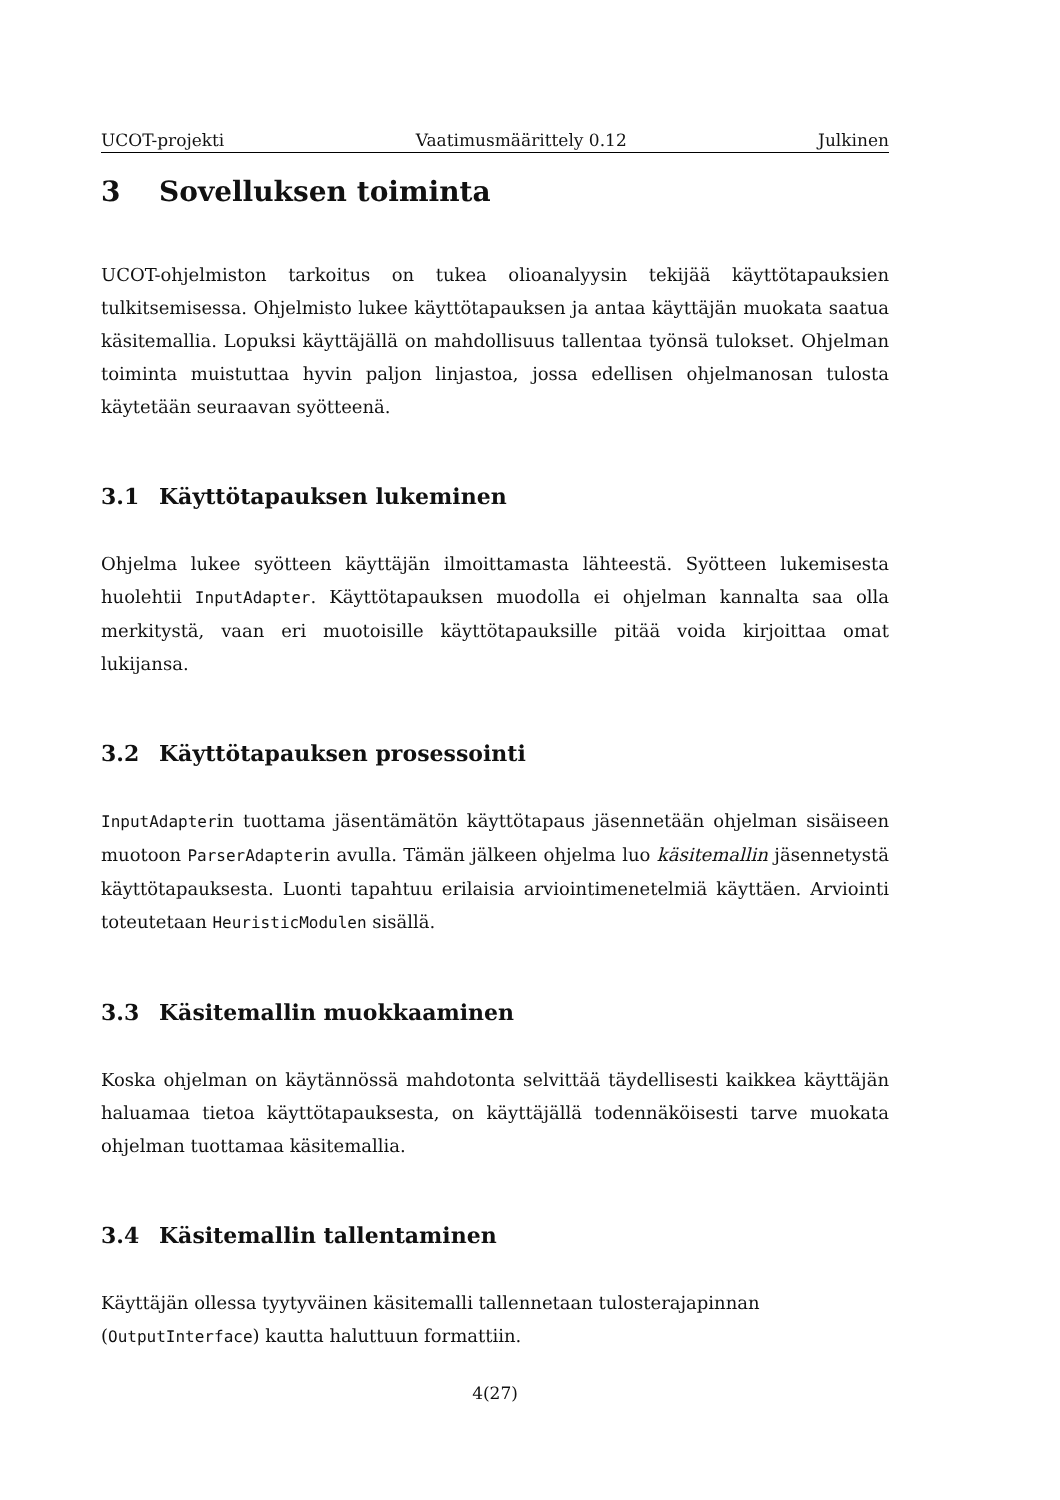UCOT-projekti Vaatimusmäärittely 0.12 Julkinen
3 Sovelluksen toiminta
UCOT-ohjelmiston tarkoitus on tukea olioanalyysin tekijää käyttötapauksien tulkitsemisessa. Ohjelmisto lukee käyttötapauksen ja antaa käyttäjän muokata saatua käsitemallia. Lopuksi käyttäjällä on mahdollisuus tallentaa työnsä tulokset. Ohjelman toiminta muistuttaa hyvin paljon linjastoa, jossa edellisen ohjelmanosan tulosta käytetään seuraavan syötteenä.
3.1 Käyttötapauksen lukeminen
Ohjelma lukee syötteen käyttäjän ilmoittamasta lähteestä. Syötteen lukemisesta huolehtii InputAdapter. Käyttötapauksen muodolla ei ohjelman kannalta saa olla merkitystä, vaan eri muotoisille käyttötapauksille pitää voida kirjoittaa omat lukijansa.
3.2 Käyttötapauksen prosessointi
InputAdapterin tuottama jäsentämätön käyttötapaus jäsennetään ohjelman sisäiseen muotoon ParserAdapterin avulla. Tämän jälkeen ohjelma luo käsitemallin jäsennetystä käyttötapauksesta. Luonti tapahtuu erilaisia arviointimenetelmiä käyttäen. Arviointi toteutetaan HeuristicModulen sisällä.
3.3 Käsitemallin muokkaaminen
Koska ohjelman on käytännössä mahdotonta selvittää täydellisesti kaikkea käyttäjän haluamaa tietoa käyttötapauksesta, on käyttäjällä todennäköisesti tarve muokata ohjelman tuottamaa käsitemallia.
3.4 Käsitemallin tallentaminen
Käyttäjän ollessa tyytyväinen käsitemalli tallennetaan tulosterajapinnan (OutputInterface) kautta haluttuun formattiin.
4(27)